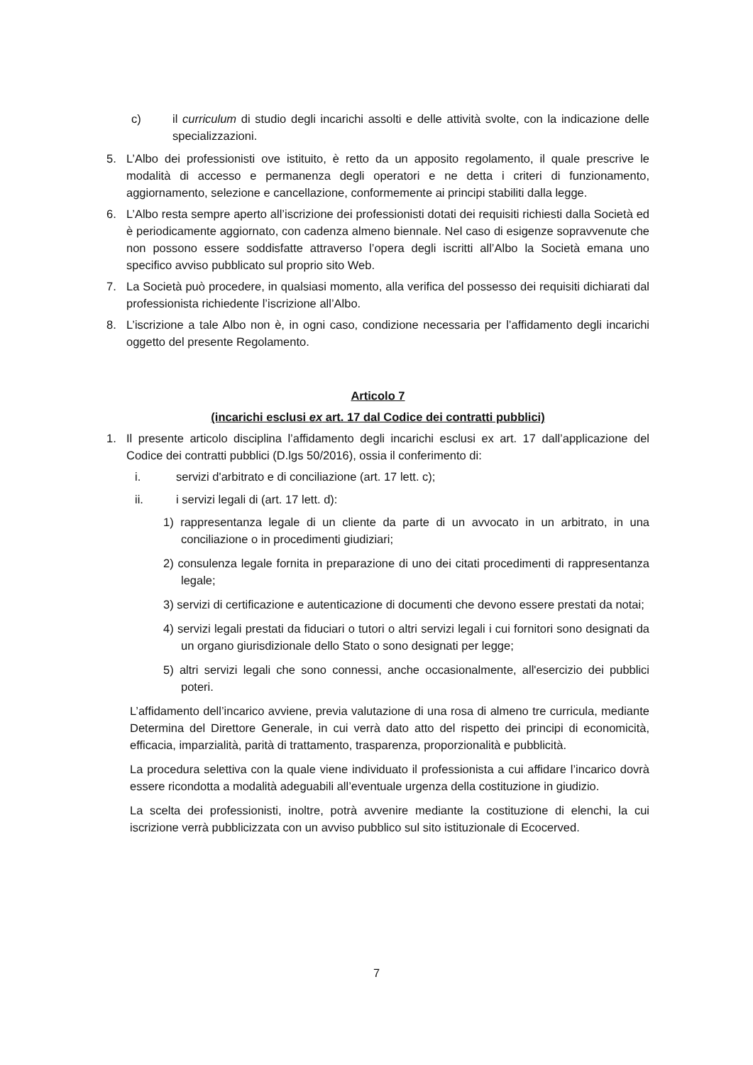c) il curriculum di studio degli incarichi assolti e delle attività svolte, con la indicazione delle specializzazioni.
5. L’Albo dei professionisti ove istituito, è retto da un apposito regolamento, il quale prescrive le modalità di accesso e permanenza degli operatori e ne detta i criteri di funzionamento, aggiornamento, selezione e cancellazione, conformemente ai principi stabiliti dalla legge.
6. L’Albo resta sempre aperto all’iscrizione dei professionisti dotati dei requisiti richiesti dalla Società ed è periodicamente aggiornato, con cadenza almeno biennale. Nel caso di esigenze sopravvenute che non possono essere soddisfatte attraverso l’opera degli iscritti all’Albo la Società emana uno specifico avviso pubblicato sul proprio sito Web.
7. La Società può procedere, in qualsiasi momento, alla verifica del possesso dei requisiti dichiarati dal professionista richiedente l’iscrizione all’Albo.
8. L’iscrizione a tale Albo non è, in ogni caso, condizione necessaria per l’affidamento degli incarichi oggetto del presente Regolamento.
Articolo 7
(incarichi esclusi ex art. 17 dal Codice dei contratti pubblici)
1. Il presente articolo disciplina l’affidamento degli incarichi esclusi ex art. 17 dall’applicazione del Codice dei contratti pubblici (D.lgs 50/2016), ossia il conferimento di:
i. servizi d'arbitrato e di conciliazione (art. 17 lett. c);
ii. i servizi legali di (art. 17 lett. d):
1) rappresentanza legale di un cliente da parte di un avvocato in un arbitrato, in una conciliazione o in procedimenti giudiziari;
2) consulenza legale fornita in preparazione di uno dei citati procedimenti di rappresentanza legale;
3) servizi di certificazione e autenticazione di documenti che devono essere prestati da notai;
4) servizi legali prestati da fiduciari o tutori o altri servizi legali i cui fornitori sono designati da un organo giurisdizionale dello Stato o sono designati per legge;
5) altri servizi legali che sono connessi, anche occasionalmente, all'esercizio dei pubblici poteri.
L’affidamento dell’incarico avviene, previa valutazione di una rosa di almeno tre curricula, mediante Determina del Direttore Generale, in cui verrà dato atto del rispetto dei principi di economicità, efficacia, imparzialità, parità di trattamento, trasparenza, proporzionalità e pubblicità.
La procedura selettiva con la quale viene individuato il professionista a cui affidare l’incarico dovrà essere ricondotta a modalità adeguabili all’eventuale urgenza della costituzione in giudizio.
La scelta dei professionisti, inoltre, potrà avvenire mediante la costituzione di elenchi, la cui iscrizione verrà pubblicizzata con un avviso pubblico sul sito istituzionale di Ecocerved.
7